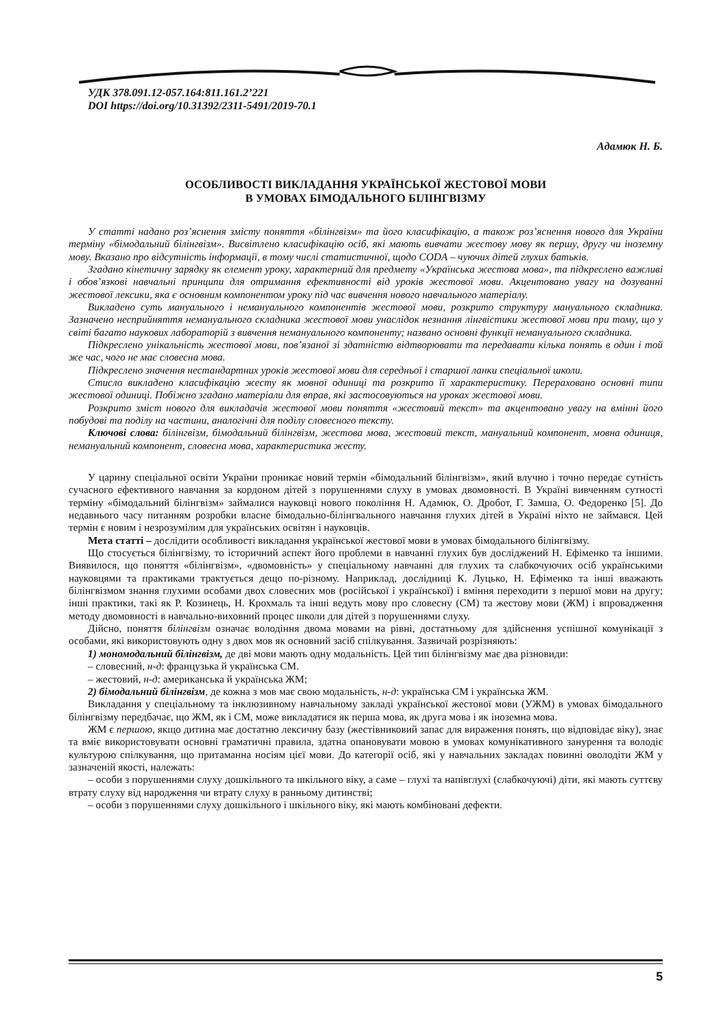УДК 378.091.12-057.164:811.161.2’221
DOI https://doi.org/10.31392/2311-5491/2019-70.1
Адамюк Н. Б.
ОСОБЛИВОСТІ ВИКЛАДАННЯ УКРАЇНСЬКОЇ ЖЕСТОВОЇ МОВИ
В УМОВАХ БІМОДАЛЬНОГО БІЛІНГВІЗМУ
У статті надано роз’яснення змісту поняття «білінгвізм» та його класифікацію, а також роз’яснення нового для України терміну «бімодальний білінгвізм». Висвітлено класифікацію осіб, які мають вивчати жестову мову як першу, другу чи іноземну мову. Вказано про відсутність інформації, в тому числі статистичної, щодо CODA – чуючих дітей глухих батьків.
Згадано кінетичну зарядку як елемент уроку, характерний для предмету «Українська жестова мова», та підкреслено важливі і обов’язкові навчальні принципи для отримання ефективності від уроків жестової мови. Акцентовано увагу на дозуванні жестової лексики, яка є основним компонентом уроку під час вивчення нового навчального матеріалу.
Викладено суть мануального і немануального компонентів жестової мови, розкрито структуру мануального складника. Зазначено несприйняття немануального складника жестової мови унаслідок незнання лінгвістики жестової мови при тому, що у світі багато наукових лабораторій з вивчення немануального компоненту; названо основні функції немануального складника.
Підкреслено унікальність жестової мови, пов’язаної зі здатністю відтворювати та передавати кілька понять в один і той же час, чого не має словесна мова.
Підкреслено значення нестандартних уроків жестової мови для середньої і старшої ланки спеціальної школи.
Стисло викладено класифікацію жесту як мовної одиниці та розкрито її характеристику. Перераховано основні типи жестової одиниці. Побіжно згадано матеріали для вправ, які застосовуються на уроках жестової мови.
Розкрито зміст нового для викладачів жестової мови поняття «жестовий текст» та акцентовано увагу на вмінні його побудові та поділу на частини, аналогічні для поділу словесного тексту.
Ключові слова: білінгвізм, бімодальний білінгвізм, жестова мова, жестовий текст, мануальний компонент, мовна одиниця, немануальний компонент, словесна мова, характеристика жесту.
У царину спеціальної освіти України проникає новий термін «бімодальний білінгвізм», який влучно і точно передає сутність сучасного ефективного навчання за кордоном дітей з порушеннями слуху в умовах двомовності. В Україні вивченням сутності терміну «бімодальний білінгвізм» займалися науковці нового покоління Н. Адамюк, О. Дробот, Г. Замша, О. Федоренко [5]. До недавнього часу питанням розробки власне бімодально-білінгвального навчання глухих дітей в Україні ніхто не займався. Цей термін є новим і незрозумілим для українських освітян і науковців.
Мета статті – дослідити особливості викладання української жестової мови в умовах бімодального білінгвізму.
Що стосується білінгвізму, то історичний аспект його проблеми в навчанні глухих був досліджений Н. Ефіменко та іншими. Виявилося, що поняття «білінгвізм», «двомовність» у спеціальному навчанні для глухих та слабкочуючих осіб українськими науковцями та практиками трактується дещо по-різному. Наприклад, дослідниці К. Луцько, Н. Ефіменко та інші вважають білінгвізмом знання глухими особами двох словесних мов (російської і української) і вміння переходити з першої мови на другу; інші практики, такі як Р. Козинець, Н. Крохмаль та інші ведуть мову про словесну (СМ) та жестову мови (ЖМ) і впровадження методу двомовності в навчально-виховний процес школи для дітей з порушеннями слуху.
Дійсно, поняття білінгвізм означає володіння двома мовами на рівні, достатньому для здійснення успішної комунікації з особами, які використовують одну з двох мов як основний засіб спілкування. Зазвичай розрізняють:
1) мономодальний білінгвізм, де дві мови мають одну модальність. Цей тип білінгвізму має два різновиди:
– словесний, н-д: французька й українська СМ.
– жестовий, н-д: американська й українська ЖМ;
2) бімодальний білінгвізм, де кожна з мов має свою модальність, н-д: українська СМ і українська ЖМ.
Викладання у спеціальному та інклюзивному навчальному закладі української жестової мови (УЖМ) в умовах бімодального білінгвізму передбачає, що ЖМ, як і СМ, може викладатися як перша мова, як друга мова і як іноземна мова.
ЖМ є першою, якщо дитина має достатню лексичну базу (жестівниковий запас для вираження понять, що відповідає віку), знає та вміє використовувати основні граматичні правила, здатна опановувати мовою в умовах комунікативного занурення та володіє культурою спілкування, що притаманна носіям цієї мови. До категорії осіб, які у навчальних закладах повинні оволодіти ЖМ у зазначеній якості, належать:
– особи з порушеннями слуху дошкільного та шкільного віку, а саме – глухі та напівглухі (слабкочуючі) діти, які мають суттєву втрату слуху від народження чи втрату слуху в ранньому дитинстві;
– особи з порушеннями слуху дошкільного і шкільного віку, які мають комбіновані дефекти.
5